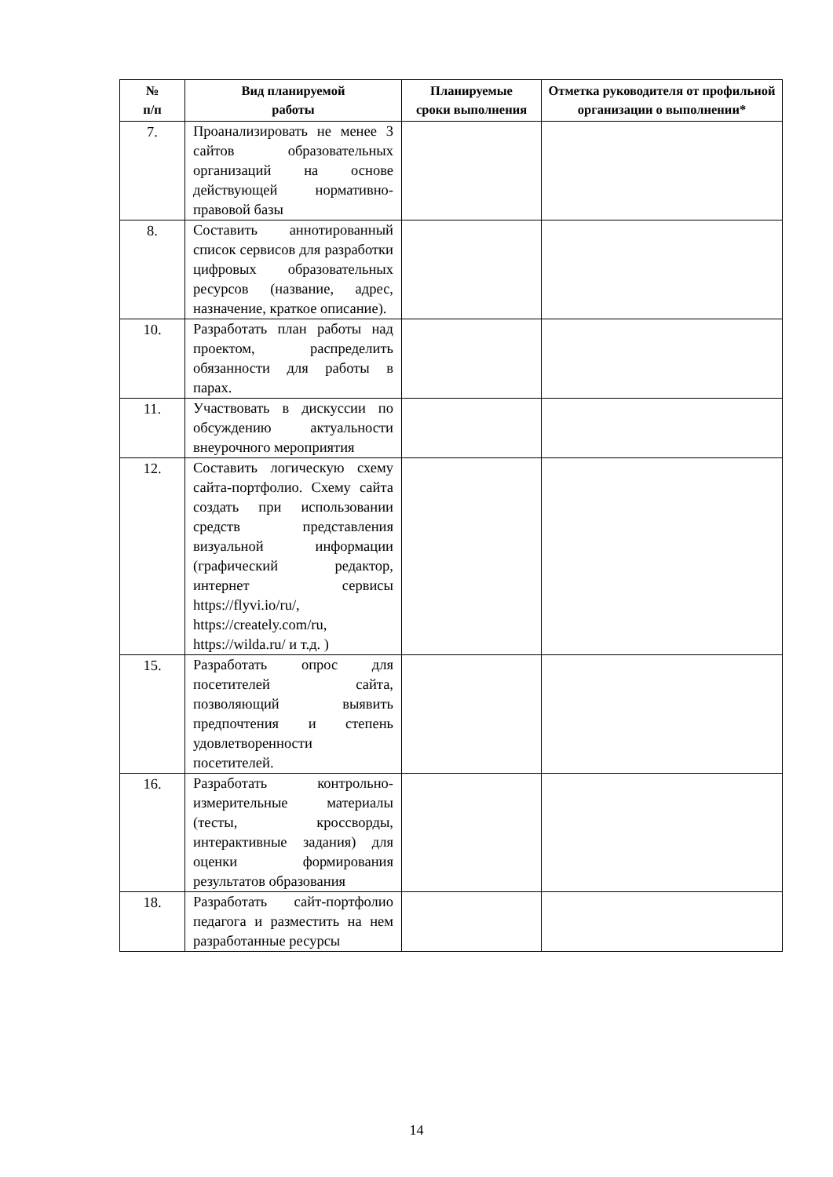| № п/п | Вид планируемой работы | Планируемые сроки выполнения | Отметка руководителя от профильной организации о выполнении* |
| --- | --- | --- | --- |
| 7. | Проанализировать не менее 3 сайтов образовательных организаций на основе действующей нормативно-правовой базы | | |
| 8. | Составить аннотированный список сервисов для разработки цифровых образовательных ресурсов (название, адрес, назначение, краткое описание). | | |
| 10. | Разработать план работы над проектом, распределить обязанности для работы в парах. | | |
| 11. | Участвовать в дискуссии по обсуждению актуальности внеурочного мероприятия | | |
| 12. | Составить логическую схему сайта-портфолио. Схему сайта создать при использовании средств представления визуальной информации (графический редактор, интернет сервисы https://flyvi.io/ru/, https://creately.com/ru, https://wilda.ru/ и т.д. ) | | |
| 15. | Разработать опрос для посетителей сайта, позволяющий выявить предпочтения и степень удовлетворенности посетителей. | | |
| 16. | Разработать контрольно-измерительные материалы (тесты, кроссворды, интерактивные задания) для оценки формирования результатов образования | | |
| 18. | Разработать сайт-портфолио педагога и разместить на нем разработанные ресурсы | | |
14